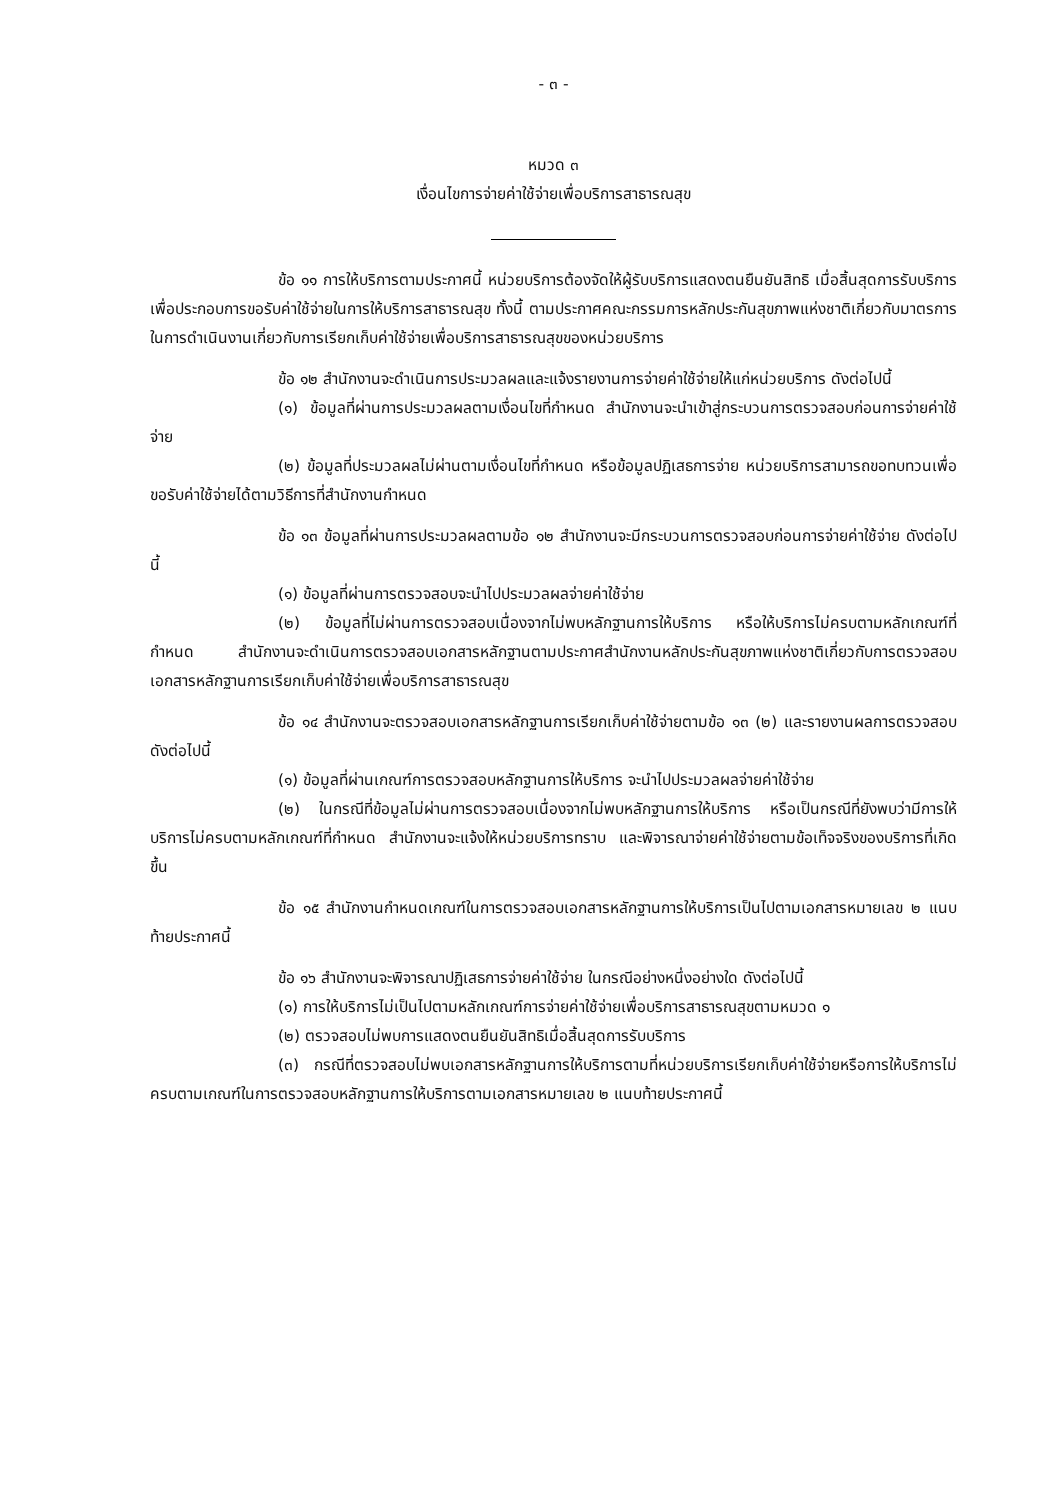- ๓ -
หมวด ๓
เงื่อนไขการจ่ายค่าใช้จ่ายเพื่อบริการสาธารณสุข
ข้อ ๑๑ การให้บริการตามประกาศนี้ หน่วยบริการต้องจัดให้ผู้รับบริการแสดงตนยืนยันสิทธิ เมื่อสิ้นสุดการรับบริการเพื่อประกอบการขอรับค่าใช้จ่ายในการให้บริการสาธารณสุข ทั้งนี้ ตามประกาศคณะกรรมการหลักประกันสุขภาพแห่งชาติเกี่ยวกับมาตรการในการดำเนินงานเกี่ยวกับการเรียกเก็บค่าใช้จ่ายเพื่อบริการสาธารณสุขของหน่วยบริการ
ข้อ ๑๒ สำนักงานจะดำเนินการประมวลผลและแจ้งรายงานการจ่ายค่าใช้จ่ายให้แก่หน่วยบริการ ดังต่อไปนี้
(๑) ข้อมูลที่ผ่านการประมวลผลตามเงื่อนไขที่กำหนด สำนักงานจะนำเข้าสู่กระบวนการตรวจสอบก่อนการจ่ายค่าใช้จ่าย
(๒) ข้อมูลที่ประมวลผลไม่ผ่านตามเงื่อนไขที่กำหนด หรือข้อมูลปฏิเสธการจ่าย หน่วยบริการสามารถขอทบทวนเพื่อขอรับค่าใช้จ่ายได้ตามวิธีการที่สำนักงานกำหนด
ข้อ ๑๓ ข้อมูลที่ผ่านการประมวลผลตามข้อ ๑๒ สำนักงานจะมีกระบวนการตรวจสอบก่อนการจ่ายค่าใช้จ่าย ดังต่อไปนี้
(๑) ข้อมูลที่ผ่านการตรวจสอบจะนำไปประมวลผลจ่ายค่าใช้จ่าย
(๒) ข้อมูลที่ไม่ผ่านการตรวจสอบเนื่องจากไม่พบหลักฐานการให้บริการ หรือให้บริการไม่ครบตามหลักเกณฑ์ที่กำหนด สำนักงานจะดำเนินการตรวจสอบเอกสารหลักฐานตามประกาศสำนักงานหลักประกันสุขภาพแห่งชาติเกี่ยวกับการตรวจสอบเอกสารหลักฐานการเรียกเก็บค่าใช้จ่ายเพื่อบริการสาธารณสุข
ข้อ ๑๔ สำนักงานจะตรวจสอบเอกสารหลักฐานการเรียกเก็บค่าใช้จ่ายตามข้อ ๑๓ (๒) และรายงานผลการตรวจสอบ ดังต่อไปนี้
(๑) ข้อมูลที่ผ่านเกณฑ์การตรวจสอบหลักฐานการให้บริการ จะนำไปประมวลผลจ่ายค่าใช้จ่าย
(๒) ในกรณีที่ข้อมูลไม่ผ่านการตรวจสอบเนื่องจากไม่พบหลักฐานการให้บริการ หรือเป็นกรณีที่ยังพบว่ามีการให้บริการไม่ครบตามหลักเกณฑ์ที่กำหนด สำนักงานจะแจ้งให้หน่วยบริการทราบ และพิจารณาจ่ายค่าใช้จ่ายตามข้อเท็จจริงของบริการที่เกิดขึ้น
ข้อ ๑๕ สำนักงานกำหนดเกณฑ์ในการตรวจสอบเอกสารหลักฐานการให้บริการเป็นไปตามเอกสารหมายเลข ๒ แนบท้ายประกาศนี้
ข้อ ๑๖ สำนักงานจะพิจารณาปฏิเสธการจ่ายค่าใช้จ่าย ในกรณีอย่างหนึ่งอย่างใด ดังต่อไปนี้
(๑) การให้บริการไม่เป็นไปตามหลักเกณฑ์การจ่ายค่าใช้จ่ายเพื่อบริการสาธารณสุขตามหมวด ๑
(๒) ตรวจสอบไม่พบการแสดงตนยืนยันสิทธิเมื่อสิ้นสุดการรับบริการ
(๓) กรณีที่ตรวจสอบไม่พบเอกสารหลักฐานการให้บริการตามที่หน่วยบริการเรียกเก็บค่าใช้จ่ายหรือการให้บริการไม่ครบตามเกณฑ์ในการตรวจสอบหลักฐานการให้บริการตามเอกสารหมายเลข ๒ แนบท้ายประกาศนี้